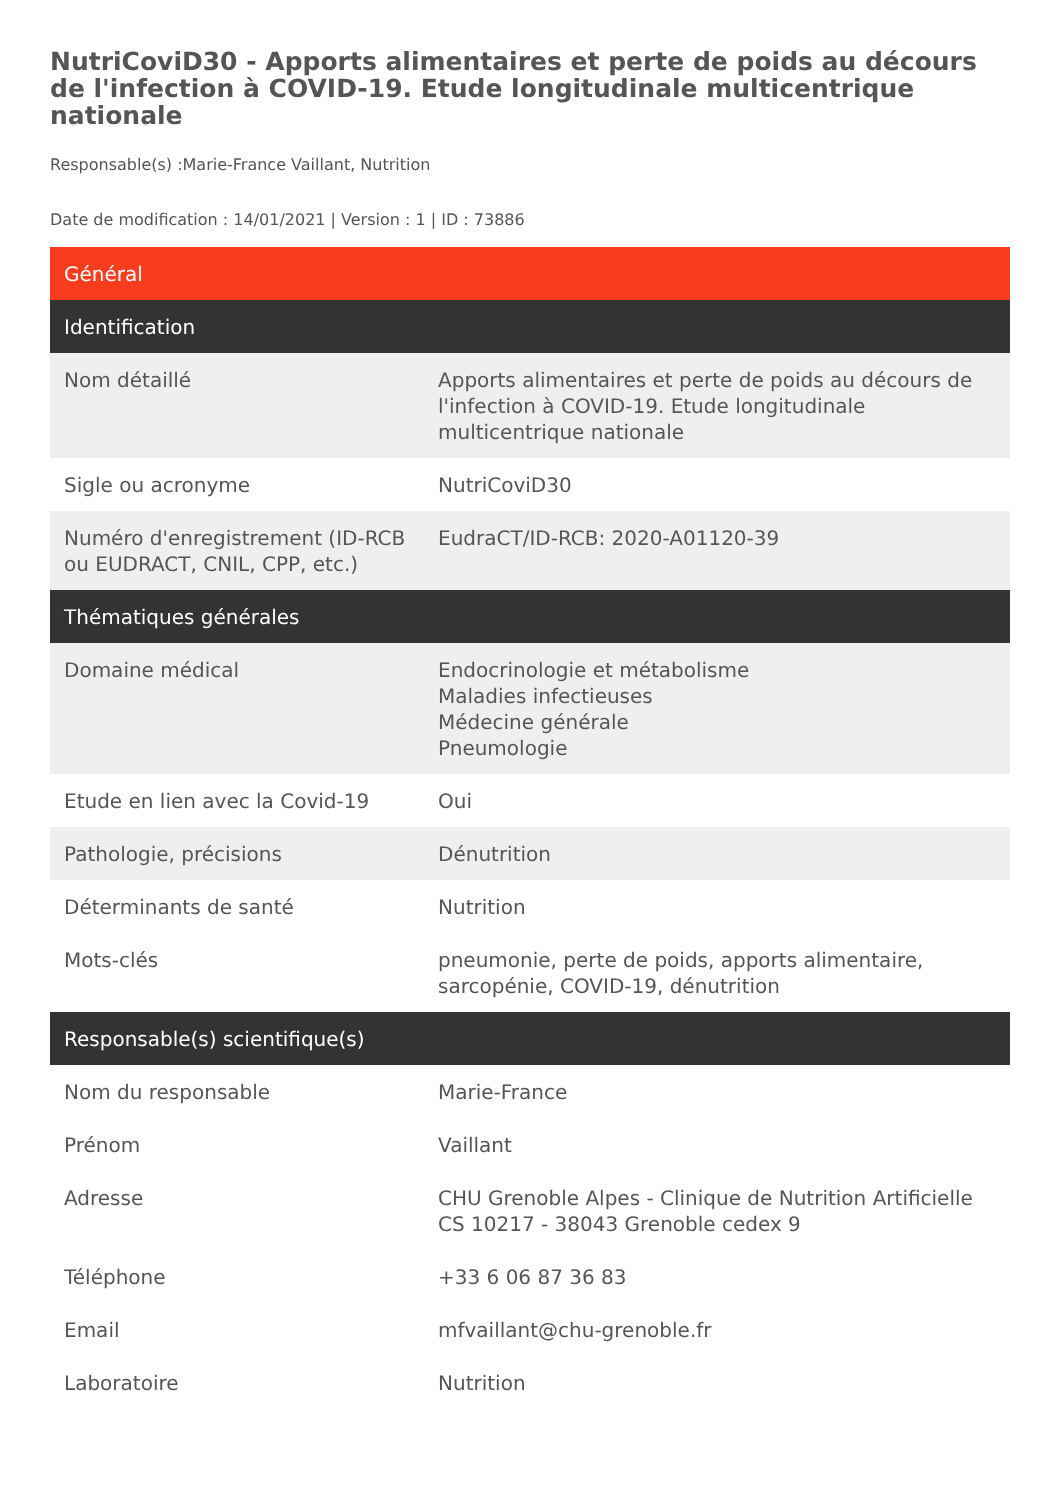NutriCoviD30 - Apports alimentaires et perte de poids au décours de l'infection à COVID-19. Etude longitudinale multicentrique nationale
Responsable(s) :Marie-France Vaillant, Nutrition
Date de modification : 14/01/2021 | Version : 1 | ID : 73886
| Général | |
| --- | --- |
| Identification | |
| Nom détaillé | Apports alimentaires et perte de poids au décours de l'infection à COVID-19. Etude longitudinale multicentrique nationale |
| Sigle ou acronyme | NutriCoviD30 |
| Numéro d'enregistrement (ID-RCB ou EUDRACT, CNIL, CPP, etc.) | EudraCT/ID-RCB: 2020-A01120-39 |
| Thématiques générales | |
| Domaine médical | Endocrinologie et métabolisme Maladies infectieuses Médecine générale Pneumologie |
| Etude en lien avec la Covid-19 | Oui |
| Pathologie, précisions | Dénutrition |
| Déterminants de santé | Nutrition |
| Mots-clés | pneumonie, perte de poids, apports alimentaire, sarcopénie, COVID-19, dénutrition |
| Responsable(s) scientifique(s) | |
| Nom du responsable | Marie-France |
| Prénom | Vaillant |
| Adresse | CHU Grenoble Alpes - Clinique de Nutrition Artificielle CS 10217 - 38043 Grenoble cedex 9 |
| Téléphone | +33 6 06 87 36 83 |
| Email | mfvaillant@chu-grenoble.fr |
| Laboratoire | Nutrition |